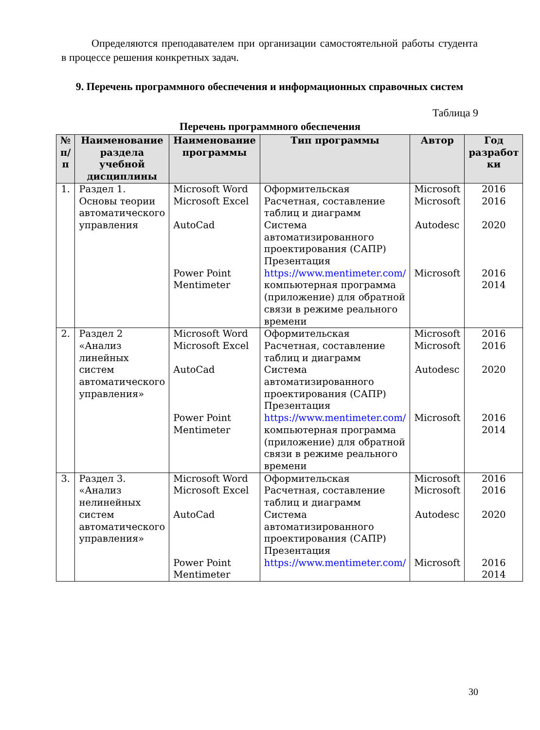Определяются преподавателем при организации самостоятельной работы студента в процессе решения конкретных задач.
9. Перечень программного обеспечения и информационных справочных систем
Таблица 9
Перечень программного обеспечения
| № п/п | Наименование раздела учебной дисциплины | Наименование программы | Тип программы | Автор | Год разработ ки |
| --- | --- | --- | --- | --- | --- |
| 1. | Раздел 1. Основы теории автоматического управления | Microsoft Word Microsoft Excel AutoCad Power Point Mentimeter | Оформительская Расчетная, составление таблиц и диаграмм Система автоматизированного проектирования (САПР) Презентация https://www.mentimeter.com/ компьютерная программа (приложение) для обратной связи в режиме реального времени | Microsoft Microsoft Autodesc Microsoft | 2016 2016 2020 2016 2014 |
| 2. | Раздел 2 «Анализ линейных систем автоматического управления» | Microsoft Word Microsoft Excel AutoCad Power Point Mentimeter | Оформительская Расчетная, составление таблиц и диаграмм Система автоматизированного проектирования (САПР) Презентация https://www.mentimeter.com/ компьютерная программа (приложение) для обратной связи в режиме реального времени | Microsoft Microsoft Autodesc Microsoft | 2016 2016 2020 2016 2014 |
| 3. | Раздел 3. «Анализ нелинейных систем автоматического управления» | Microsoft Word Microsoft Excel AutoCad Power Point Mentimeter | Оформительская Расчетная, составление таблиц и диаграмм Система автоматизированного проектирования (САПР) Презентация https://www.mentimeter.com/ | Microsoft Microsoft Autodesc Microsoft | 2016 2016 2020 2016 2014 |
30